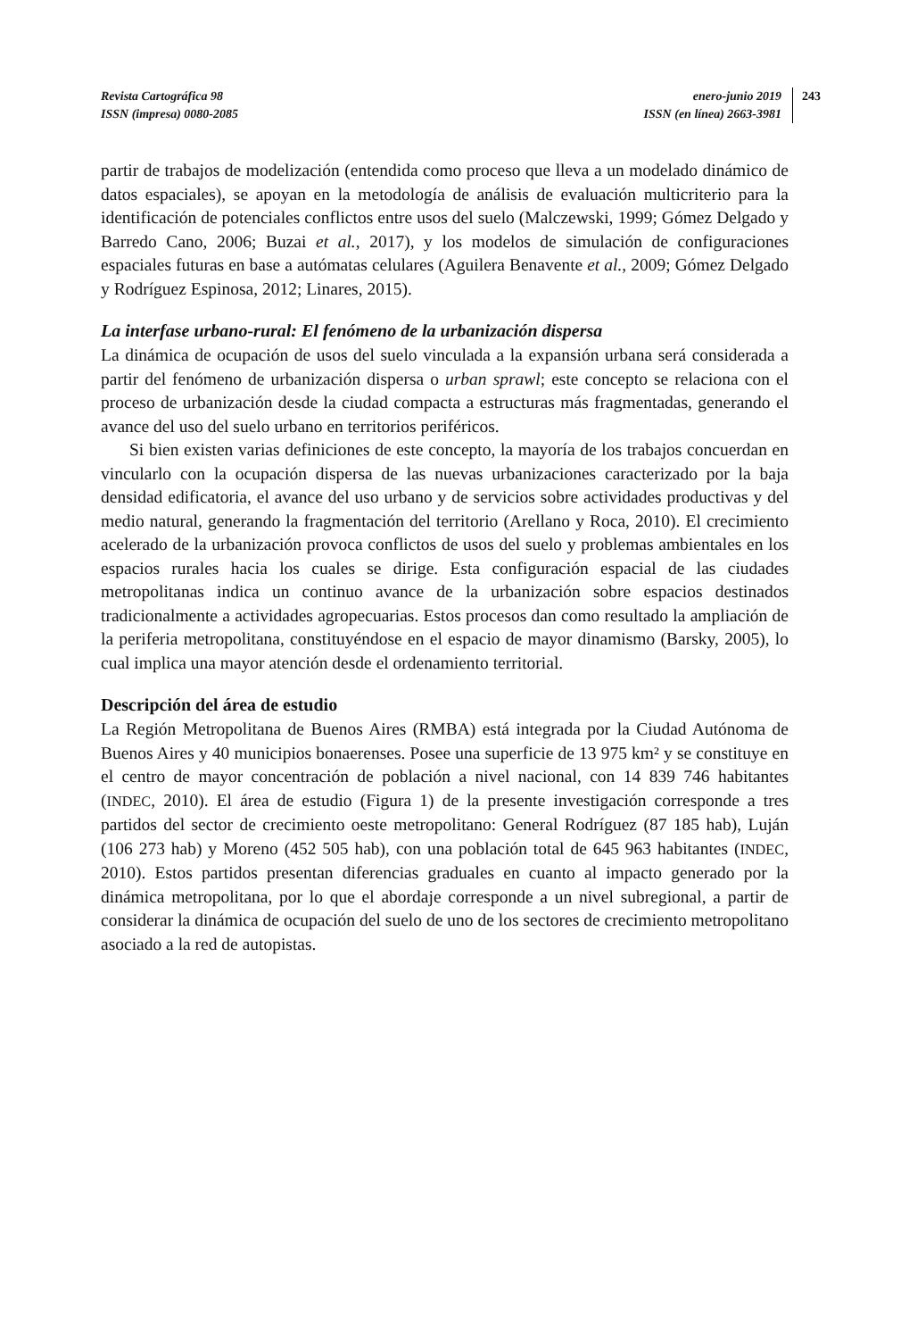Revista Cartográfica 98
ISSN (impresa) 0080-2085
enero-junio 2019
ISSN (en línea) 2663-3981
243
partir de trabajos de modelización (entendida como proceso que lleva a un modelado dinámico de datos espaciales), se apoyan en la metodología de análisis de evaluación multicriterio para la identificación de potenciales conflictos entre usos del suelo (Malczewski, 1999; Gómez Delgado y Barredo Cano, 2006; Buzai et al., 2017), y los modelos de simulación de configuraciones espaciales futuras en base a autómatas celulares (Aguilera Benavente et al., 2009; Gómez Delgado y Rodríguez Espinosa, 2012; Linares, 2015).
La interfase urbano-rural: El fenómeno de la urbanización dispersa
La dinámica de ocupación de usos del suelo vinculada a la expansión urbana será considerada a partir del fenómeno de urbanización dispersa o urban sprawl; este concepto se relaciona con el proceso de urbanización desde la ciudad compacta a estructuras más fragmentadas, generando el avance del uso del suelo urbano en territorios periféricos.
Si bien existen varias definiciones de este concepto, la mayoría de los trabajos concuerdan en vincularlo con la ocupación dispersa de las nuevas urbanizaciones caracterizado por la baja densidad edificatoria, el avance del uso urbano y de servicios sobre actividades productivas y del medio natural, generando la fragmentación del territorio (Arellano y Roca, 2010). El crecimiento acelerado de la urbanización provoca conflictos de usos del suelo y problemas ambientales en los espacios rurales hacia los cuales se dirige. Esta configuración espacial de las ciudades metropolitanas indica un continuo avance de la urbanización sobre espacios destinados tradicionalmente a actividades agropecuarias. Estos procesos dan como resultado la ampliación de la periferia metropolitana, constituyéndose en el espacio de mayor dinamismo (Barsky, 2005), lo cual implica una mayor atención desde el ordenamiento territorial.
Descripción del área de estudio
La Región Metropolitana de Buenos Aires (RMBA) está integrada por la Ciudad Autónoma de Buenos Aires y 40 municipios bonaerenses. Posee una superficie de 13 975 km² y se constituye en el centro de mayor concentración de población a nivel nacional, con 14 839 746 habitantes (INDEC, 2010). El área de estudio (Figura 1) de la presente investigación corresponde a tres partidos del sector de crecimiento oeste metropolitano: General Rodríguez (87 185 hab), Luján (106 273 hab) y Moreno (452 505 hab), con una población total de 645 963 habitantes (INDEC, 2010). Estos partidos presentan diferencias graduales en cuanto al impacto generado por la dinámica metropolitana, por lo que el abordaje corresponde a un nivel subregional, a partir de considerar la dinámica de ocupación del suelo de uno de los sectores de crecimiento metropolitano asociado a la red de autopistas.